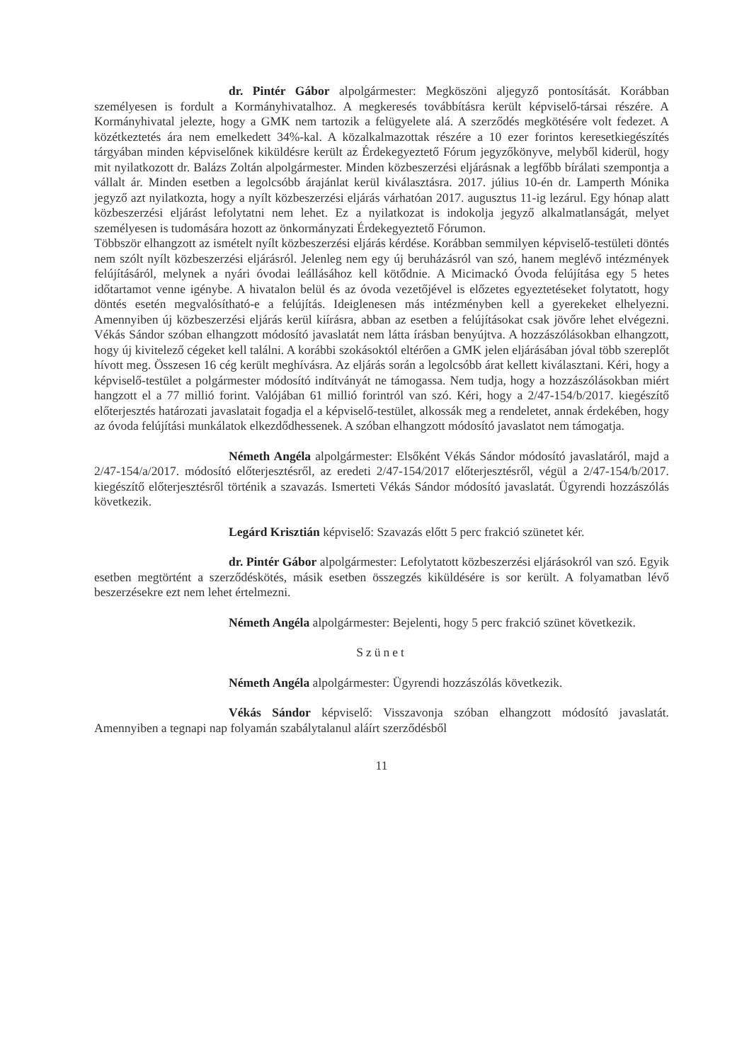dr. Pintér Gábor alpolgármester: Megköszöni aljegyző pontosítását. Korábban személyesen is fordult a Kormányhivatalhoz. A megkeresés továbbításra került képviselő-társai részére. A Kormányhivatal jelezte, hogy a GMK nem tartozik a felügyelete alá. A szerződés megkötésére volt fedezet. A közétkeztetés ára nem emelkedett 34%-kal. A közalkalmazottak részére a 10 ezer forintos keresetkiegészítés tárgyában minden képviselőnek kiküldésre került az Érdekegyeztető Fórum jegyzőkönyve, melyből kiderül, hogy mit nyilatkozott dr. Balázs Zoltán alpolgármester. Minden közbeszerzési eljárásnak a legfőbb bírálati szempontja a vállalt ár. Minden esetben a legolcsóbb árajánlat kerül kiválasztásra. 2017. július 10-én dr. Lamperth Mónika jegyző azt nyilatkozta, hogy a nyílt közbeszerzési eljárás várhatóan 2017. augusztus 11-ig lezárul. Egy hónap alatt közbeszerzési eljárást lefolytatni nem lehet. Ez a nyilatkozat is indokolja jegyző alkalmatlanságát, melyet személyesen is tudomására hozott az önkormányzati Érdekegyeztető Fórumon.
Többször elhangzott az ismételt nyílt közbeszerzési eljárás kérdése. Korábban semmilyen képviselő-testületi döntés nem szólt nyílt közbeszerzési eljárásról. Jelenleg nem egy új beruházásról van szó, hanem meglévő intézmények felújításáról, melynek a nyári óvodai leállásához kell kötődnie. A Micimackó Óvoda felújítása egy 5 hetes időtartamot venne igénybe. A hivatalon belül és az óvoda vezetőjével is előzetes egyeztetéseket folytatott, hogy döntés esetén megvalósítható-e a felújítás. Ideiglenesen más intézményben kell a gyerekeket elhelyezni. Amennyiben új közbeszerzési eljárás kerül kiírásra, abban az esetben a felújításokat csak jövőre lehet elvégezni. Vékás Sándor szóban elhangzott módosító javaslatát nem látta írásban benyújtva. A hozzászólásokban elhangzott, hogy új kivitelező cégeket kell találni. A korábbi szokásoktól eltérően a GMK jelen eljárásában jóval több szereplőt hívott meg. Összesen 16 cég került meghívásra. Az eljárás során a legolcsóbb árat kellett kiválasztani. Kéri, hogy a képviselő-testület a polgármester módosító indítványát ne támogassa. Nem tudja, hogy a hozzászólásokban miért hangzott el a 77 millió forint. Valójában 61 millió forintról van szó. Kéri, hogy a 2/47-154/b/2017. kiegészítő előterjesztés határozati javaslatait fogadja el a képviselő-testület, alkossák meg a rendeletet, annak érdekében, hogy az óvoda felújítási munkálatok elkezdődhessenek. A szóban elhangzott módosító javaslatot nem támogatja.
Németh Angéla alpolgármester: Elsőként Vékás Sándor módosító javaslatáról, majd a 2/47-154/a/2017. módosító előterjesztésről, az eredeti 2/47-154/2017 előterjesztésről, végül a 2/47-154/b/2017. kiegészítő előterjesztésről történik a szavazás. Ismerteti Vékás Sándor módosító javaslatát. Ügyrendi hozzászólás következik.
Legárd Krisztián képviselő: Szavazás előtt 5 perc frakció szünetet kér.
dr. Pintér Gábor alpolgármester: Lefolytatott közbeszerzési eljárásokról van szó. Egyik esetben megtörtént a szerződéskötés, másik esetben összegzés kiküldésére is sor került. A folyamatban lévő beszerzésekre ezt nem lehet értelmezni.
Németh Angéla alpolgármester: Bejelenti, hogy 5 perc frakció szünet következik.
Szünet
Németh Angéla alpolgármester: Ügyrendi hozzászólás következik.
Vékás Sándor képviselő: Visszavonja szóban elhangzott módosító javaslatát. Amennyiben a tegnapi nap folyamán szabálytalanul aláírt szerződésből
11